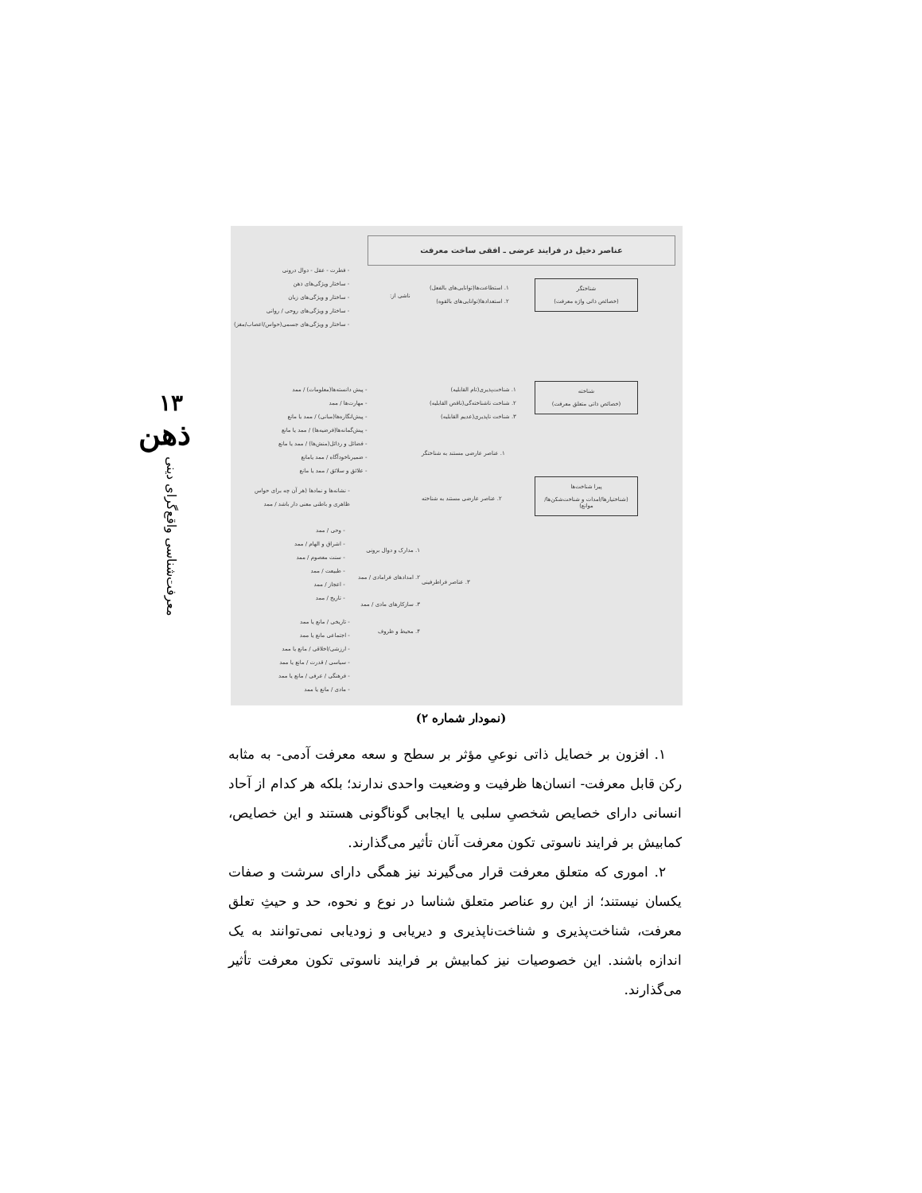۱۳
ذهن
معرفت‌شناسی واقع‌گرای دینی
عناصر دخیل در فرایند عرضی ـ افقی ساخت معرفت
شناختگر
(خصائص ذاتی واژه معرفت)
شناخته
(خصائص ذاتی متعلق معرفت)
پیرا شناخت‌ها
(شناختیارها/امدات و شناخت‌شکن‌ها/موانع)
۱. استطاعت‌ها(توانایی‌های بالفعل)
۲. استعدادها(توانایی‌های بالقوه)
ناشی از:
- فطرت - عقل - دوال درونی
- ساختار ویژگی‌های ذهن
- ساختار و ویژگی‌های زبان
- ساختار و ویژگی‌های روحی / روانی
- ساختار و ویژگی‌های جسمی(حواس/اعصاب/مغز)
۱. شناخت‌پذیری(تام القابلیه)
۲. شناخت ناشناخته‌گی(ناقص القابلیه)
۳. شناخت ناپذیری(عدیم القابلیه)
- پیش دانسته‌ها(معلومات) / ممد
- مهارت‌ها / ممد
- پیش‌انگاره‌ها(مبانی) / ممد یا مانع
- پیش‌گمانه‌ها(فرضیه‌ها) / ممد یا مانع
- فضائل و رذائل(منش‌ها) / ممد یا مانع
- ضمیرناخودآگاه / ممد یامانع
- علائق و سلائق / ممد یا مانع
۱. عناصر عارضی مستند به شناختگر
۲. عناصر عارضی مستند به شناخته
- نشانه‌ها و نمادها (هر آن چه برای حواس
ظاهری و باطنی معنی دار باشد / ممد
- وحی / ممد
- اشراق و الهام / ممد
- سنت معصوم / ممد
- طبیعت / ممد
- اعجاز / ممد
- تاریخ / ممد
۱. مدارک و دوال برونی
۲. امدادهای فرامادی / ممد
۳. سازکارهای مادی / ممد
۴. محیط و ظروف
۳. عناصر فراطرفینی
- تاریخی / مانع یا ممد
- اجتماعی مانع یا ممد
- ارزشی/اخلاقی / مانع یا ممد
- سیاسی / قدرت / مانع یا ممد
- فرهنگی / عرفی / مانع یا ممد
- مادی / مانع یا ممد
(نمودار شماره ۲)
۱. افزون بر خصایل ذاتی نوعیِ مؤثر بر سطح و سعه معرفت آدمی- به مثابه رکن قابل معرفت- انسان‌ها ظرفیت و وضعیت واحدی ندارند؛ بلکه هر کدام از آحاد انسانی دارای خصایص شخصیِ سلبی یا ایجابی گوناگونی هستند و این خصایص، کمابیش بر فرایند ناسوتی تکون معرفت آنان تأثیر می‌گذارند.
۲. اموری که متعلق معرفت قرار می‌گیرند نیز همگی دارای سرشت و صفات یکسان نیستند؛ از این رو عناصر متعلق شناسا در نوع و نحوه، حد و حیثِ تعلق معرفت، شناخت‌پذیری و شناخت‌ناپذیری و دیریابی و زودیابی نمی‌توانند به یک اندازه باشند. این خصوصیات نیز کمابیش بر فرایند ناسوتی تکون معرفت تأثیر می‌گذارند.